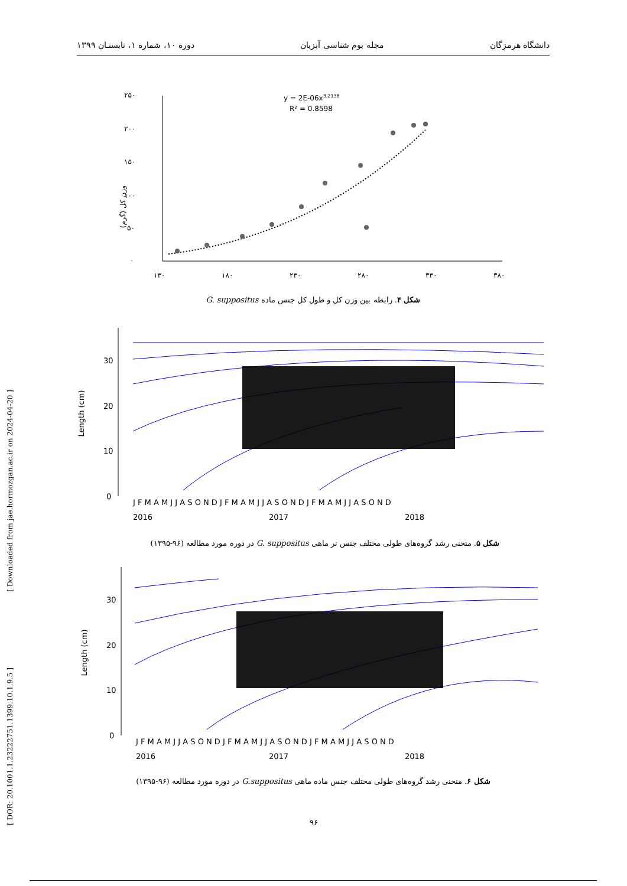دانشگاه هرمزگان مجله بوم شناسی آبزیان دوره ۱۰، شماره ۱، تابستـان ۱۳۹۹
۲۵۰
۲۰۰
۱۵۰
۱۰۰
۵۰
۰
وزن کل (گرم)
۱۳۰
۱۸۰
۲۳۰
۲۸۰
۳۳۰
۳۸۰
y = 2E-06x3.2138
R² = 0.8598
شکل ۴. رابطه بین وزن کل و طول کل جنس ماده G. suppositus
30
20
10
0
Length (cm)
J F M A M J J A S O N D J F M A M J J A S O N D J F M A M J J A S O N D
2016
2017
2018
شکل ۵. منحنی رشد گروه‌های طولی مختلف جنس نر ماهی G. suppositus در دوره مورد مطالعه (۹۶-۱۳۹۵)
30
20
10
0
Length (cm)
J F M A M J J A S O N D J F M A M J J A S O N D J F M A M J J A S O N D
2016
2017
2018
شکل ۶. منحنی رشد گروه‌های طولی مختلف جنس ماده ماهی G.suppositus در دوره مورد مطالعه (۹۶-۱۳۹۵)
[ Downloaded from jae.hormozgan.ac.ir on 2024-04-20 ]
[ DOR: 20.1001.1.23222751.1399.10.1.9.5 ]
۹۶